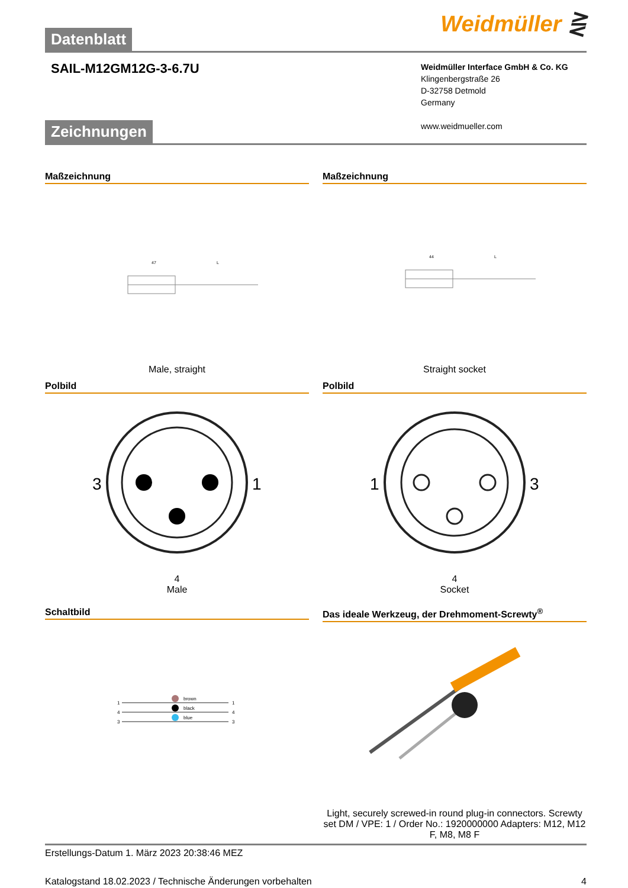Datenblatt
Weidmüller ⋛
SAIL-M12GM12G-3-6.7U
Weidmüller Interface GmbH & Co. KG
Klingenbergstraße 26
D-32758 Detmold
Germany
www.weidmueller.com
Zeichnungen
Maßzeichnung
47
L
Male, straight
Maßzeichnung
44
L
Straight socket
Polbild
3
1
4
Male
Polbild
1
3
4
Socket
Schaltbild
brown
black
blue
1
4
3
1
4
3
Das ideale Werkzeug, der Drehmoment-Screwty<sup>®</sup>
Light, securely screwed-in round plug-in connectors. Screwty set DM / VPE: 1 / Order No.: 1920000000 Adapters: M12, M12 F, M8, M8 F
Erstellungs-Datum 1. März 2023 20:38:46 MEZ
Katalogstand 18.02.2023 / Technische Änderungen vorbehalten 4